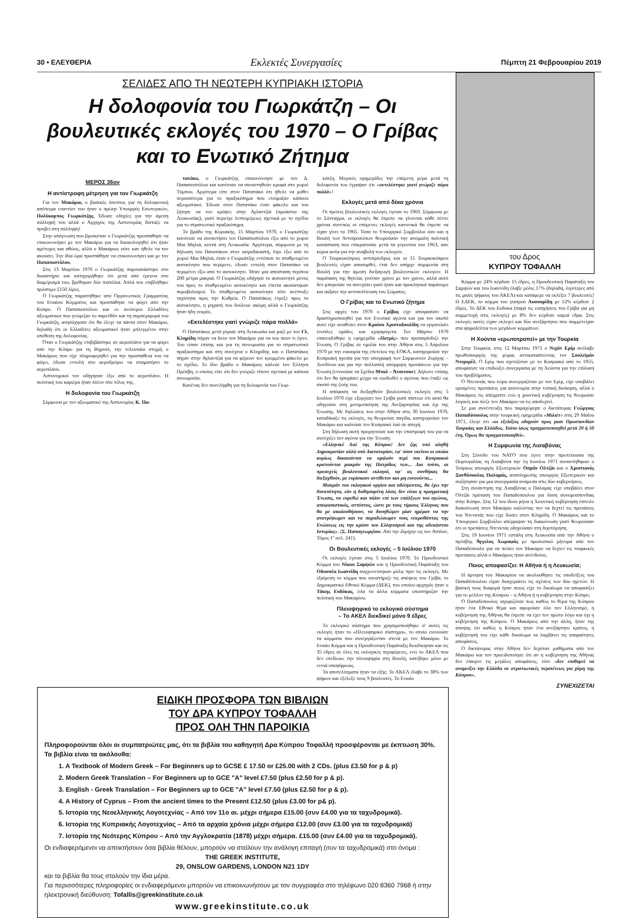30 • ΕΛΕΥΘΕΡΙΑ Εκλεκτές Συνεργασίες Πέμπτη 21 Φεβρουαρίου 2019
ΣΕΛΙΔΕΣ ΑΠΟ ΤΗ ΝΕΩΤΕΡΗ ΚΥΠΡΙΑΚΗ ΙΣΤΟΡΙΑ
Η δολοφονία του Γιωρκάτζη – Οι βουλευτικές εκλογές του 1970 – Ο Γρίβας και το Ενωτικό Ζήτημα
ΜΕΡΟΣ 36ον
Η αντίστροφη μέτρηση για τον Γιωρκάτζη
Για τον Μακάριο, ο βασικός ύποπτος για τη δολοφονική απόπειρα εναντίον του ήταν ο πρώην Υπουργός Εσωτερικών, Πολύκαρπος Γιωρκάτζης. Έδωσε οδηγίες για την άμεση σύλληψή του αλλά ο Αρχηγός της Αστυνομίας δίσταζε να προβεί στη σύλληψη!
Στην απόγνωση που βρισκόταν ο Γιωρκάτζης προσπάθησε να επικοινωνήσει με τον Μακάριο για να δικαιολογηθεί ότι ήταν αμέτοχος και αθώος, αλλά ο Μακάριος ούτε καν ήθελε να τον ακούσει. Την ίδια ώρα προσπάθησε να επικοινωνήσει και με τον Παπαποστόλου.
Στις 13 Μαρτίου 1970 ο Γιωρκάτζης παρουσιάστηκε στο δικαστήριο και κατηγορήθηκε ότι μετά από έρευνα στο διαμέρισμά του, βρέθηκαν δύο πιστόλια. Απλά του επιβλήθηκε πρόστιμο £150 λίρες.
Ο Γιωρκάτζης παραιτήθηκε από Οργανωτικός Γραμματέας του Ενιαίου Κόμματος και προσπάθησε να φύγει από την Κύπρο. Ο Παπαποστόλου και οι ανώτεροι Ελλαδίτες αξιωματικοί που γνώριζαν το παρελθόν και τη συμπεριφορά του Γιωρκάτζη, ανησύχησαν ότι θα έλεγε τα πάντα στον Μακάριο, δηλαδή ότι οι Ελλαδίτες αξιωματικοί ήταν μπλεγμένοι στην υπόθεση της δολοφονίας.
Όταν ο Γιωρκάτζης επιβιβάστηκε σε αεροπλάνο για να φύγει από την Κύπρο για τη Βηρυτό, την τελευταία στιγμή ο Μακάριος που είχε πληροφορηθεί για την προσπάθεια του να φύγει, έδωσε εντολή στο αεροδρόμιο να σταματήσει το αεροπλάνο.
Αστυνομικοί τον οδήγησαν έξω από το αεροπλάνο. Η πολιτική του καριέρα ήταν πλέον στο τέλος της.
Η δολοφονία του Γιωρκάτζη
Σύμφωνα με τον αξιωματικό της Αστυνομίας Κ. Πα-
τατάκο, ο Γιωρκάτζης επικοινώνησε με τον Δ. Παπαποστόλου και κανόνισε να συναντηθούν κρυφά στο χωριό Τύμπου. Αργότερα είπε στον Πατατάκο ότι ήθελε να μάθει περισσότερα για το πραξικόπημα που ετοίμαζαν κάποιοι αξιωματικοί. Έδωσε στον Πατατάκο έναν φάκελο και του ζήτησε να τον κρύψει στην Αγλαντζιά (προάστιο της Λευκωσίας), γιατί περιείχε λεπτομέρειες σχετικά με το σχέδιο για το στρατιωτικό πραξικόπημα.
Το βράδυ της Κυριακής, 15 Μαρτίου 1970, ο Γιωρκάτζης κανόνισε να συναντήσει τον Παπαποστόλου έξω από το χωριό Μια Μηλιά, κοντά στη Λευκωσία. Αργότερα, σύμφωνα με τη δήλωση του Πατατάκου στον ιατροδικαστή, λίγο έξω από το χωριό Μια Μηλιά, όταν ο Γιωρκάτζης εντόπισε το σταθμευμένο αυτοκίνητο που περίμενε, έδωσε εντολή στον Πατατάκο να περιμένει έξω από το αυτοκίνητο. Ήταν μια απόσταση περίπου 200 μέτρα μακριά. Ο Γιωρκάτζης οδήγησε το αυτοκίνητό μόνος του προς το σταθμευμένο αυτοκίνητο και έπειτα ακούστηκαν πυροβολισμοί. Το σταθμευμένο αυτοκίνητο τότε ανέπτυξε ταχύτητα προς την Κυθρέα. Ο Πατατάκος έτρεξε προς το αυτοκίνητο, η μηχανή του δούλευε ακόμη αλλά ο Γιωρκάτζης ήταν ήδη νεκρός.
«Εκτελέστηκε γιατί γνώριζε πάρα πολλά»
Ο Πατατάκος μετά γύρισε στη Λευκωσία και μαζί με τον Γλ. Κληρίδη πήγαν να δουν τον Μακάριο για να του πουν τι έγινε. Του είπαν επίσης και για τη συνωμοσία για το στρατιωτικό πραξικόπημα και στη συνέχεια ο Κληρίδης και ο Πατατάκος πήγαν στην Αγλαντζιά για να φέρουν τον κρυμμένο φάκελο με το σχέδιο. Το ίδιο βράδυ ο Μακάριος κάλεσε τον Έλληνα Πρέσβη, ο οποίος είπε ότι δεν γνώριζε τίποτε σχετικά με κάποια συνωμοσία.
Κανένας δεν συνελήφθη για τη δολοφονία του Γιωρ-
κάτζη. Μερικές εφημερίδες την επόμενη μέρα μετά τη δολοφονία του έγραψαν ότι «εκτελέστηκε γιατί γνώριζε πάρα πολλά»!
Εκλογές μετά από δέκα χρόνια
Οι πρώτες βουλευτικές εκλογές έγιναν το 1960. Σύμφωνα με το Σύνταγμα, οι εκλογές θα έπρεπε να γίνονται κάθε πέντε χρόνια συνεπώς οι επόμενες εκλογές κανονικά θα έπρεπε να είχαν γίνει το 1965. Τόσο το Υπουργικό Συμβούλιο όσο και η Βουλή των Αντιπροσώπων θεωρούσαν την ανώμαλη πολιτική κατάσταση που επικρατούσε μετά τα γεγονότα του 1963, σαν κύρια αιτία για την αναβολή των εκλογών.
Ο Τουρκοκύπριος αντιπρόεδρος και οι 15 Τουρκοκύπριοι βουλευτές είχαν αποσυρθεί, έτσι δεν υπήρχε συμφωνία στη Βουλή για την άμεση διεξαγωγή βουλευτικών εκλογών. Η παράταση της θητείας γινόταν χρόνο με τον χρόνο, αλλά αυτό δεν μπορούσε να συνεχίσει γιατί ήταν και προκλητικά παράνομο και αύξανε την αντιπολίτευση του Σώματος.
Ο Γρίβας και το Ενωτικό ζήτημα
Στις αρχές του 1970 ο Γρίβας είχε αποφασίσει να δραστηριοποιηθεί για τον Ενωτικό αγώνα και για τον σκοπό αυτό είχε αναθέσει στον Κροίσο Χριστοδουλίδη να οργανώσει ένοπλες ομάδες και κρησφύγετα. Τον Μάρτιο 1970 επανεκδόθηκε η εφημερίδα «Πατρίς» που προπαγάνδιζε την Ένωση. Ο Γρίβας σε ομιλία του στην Αθήνα στις 5 Απριλίου 1970 με την ευκαιρία της επετείου της ΕΟΚΑ, κατηγορούσε την Κυπριακή ηγεσία για την υπογραφή των Συμφωνιών Ζυρίχης – Λονδίνου και για την πολλαπλή απόρριψη προτάσεων για την Ένωση (εννοούσε τα Σχέδια Μπολ – Άτσενσον). Δήλωνε επίσης ότι δεν θα ησυχάσει μέχρι να ευοδωθεί ο αγώνας που έταξε ως σκοπό της ζωής του.
Η απόφαση να διεξαχθούν βουλευτικές εκλογές στις 5 Ιουλίου 1970 είχε εξοργίσει τον Γρίβα γιατί πίστευε ότι αυτό θα οδηγούσε στη μονιμοποίηση της Ανεξαρτησίας και όχι της Ένωσης. Με δηλώσεις του στην Αθήνα στις 30 Ιουνίου 1970, καταδίκαζε τις εκλογές, τις θεωρούσε παγίδα, κατηγορούσε τον Μακάριο και καλούσε τον Κυπριακό λαό σε αποχή.
Στη δήλωση αυτή προμηνούσε και την επιστροφή του για να συνέχιζει τον αγώνα για την Ένωση:
«Ελληνικέ Λαέ της Κύπρου! Δεν ζης υπό αληθή Δημοκρατίαν αλλά υπό Δικτατορίαν, εφ' όσον εκείνοι οι οποίοι κυρίως δικαιούνται να ομιλούν περί του Κυπριακού κρατούνται μακράν της Πατρίδος των... Δια τούτο, αι προσεχείς βουλευτικαί εκλογαί, υφ' ας συνθήκας θα διεξαχθούν, με ευρίσκουν αντίθετον και μη ευνοούντα...
Μακράν του εκλογικού οργίου και αδέσμευτος, θα έχω την δυνατότητα, εάν η δοθησομένη λύσις δεν είναι η πραγματική Ένωσις, να ευρεθώ και πάλιν επί των επάλξεων του αγώνος, αποφασιστικός, αττόπτος, ώστε με τους τίμιους Έλληνας που θα με ακολουθήσουν, να δυνηθώμεν μίαν ημέραν να την ανατρέψωμεν και να παραδώσωμεν τους νεκροθάπτας της Ενώσεως εις την κρίσιν του Ελληνισμού και της αδεκάστου Ιστορίας». (Σ. Παπαγεωργίου: Από την Ζυρίχην εις τον Αττίλαν, Τόμος Γ' σελ. 241).
Οι Βουλευτικές εκλογές – 5 Ιούλιου 1970
Οι εκλογές έγιναν στις 5 Ιουλίου 1970. Το Προοδευτικό Κόμμα του Νίκου Σαμψών και η Προοδευτική Παράταξη του Οδυσσέα Ιωαννίδη συγχωνεύτηκαν μόλις πριν τις εκλογές. Με εξαίρεση το κόμμα που υποστήριζε τις απόψεις του Γρίβα, το Δημοκρατικό Εθνικό Κόμμα (ΔΕΚ), του οποίου αρχηγός ήταν ο Τάκης Ευδόκας, όλα τα άλλα κόμματα υποστήριζαν την πολιτική του Μακαρίου.
Πλειοψηφικό το εκλογικό σύστημα
– Το ΑΚΕΛ διεκδικεί μόνο 9 έδρες
Το εκλογικό σύστημα που χρησιμοποιήθηκε σ' αυτές τις εκλογές ήταν το «Πλειοψηφικό σύστημα», το οποίο ευνοούσε τα κόμματα που συνεργάζονταν στενά με τον Μακάριο. Το Ενιαίο Κόμμα και η Προοδευτική Παράταξη διεκδίκησαν και τις 35 έδρες σε όλες τις εκλογικές περιφέρειες, ενώ το ΑΚΕΛ που δεν επεδίωκε την πλειοψηφία στη Βουλή, κατέβηκε μόνο με εννιά υποψήφιους.
Τα αποτελέσματα ήταν τα εξής: Το ΑΚΕΛ έλαβε το 38% των ψήφων και εξέλεξε τους 9 βουλευτές. Το Ενιαίο
ΕΙΔΙΚΗ ΠΡΟΣΦΟΡΑ ΤΩΝ ΒΙΒΛΙΩΝ
ΤΟΥ ΔΡΑ ΚΥΠΡΟΥ ΤΟΦΑΛΛΗ
ΠΡΟΣ ΟΛΗ ΤΗΝ ΠΑΡΟΙΚΙΑ
Πληροφορούνται όλοι οι συμπατριώτες μας, ότι τα βιβλία του καθηγητή Δρα Κύπρου Τοφαλλή προσφέρονται με έκπτωση 30%.
Τα βιβλία είναι τα ακόλουθα:
1. A Textbook of Modern Greek – For Beginners up to GCSE £ 17.50 or £25.00 with 2 CDs. (plus £3.50 for p & p)
2. Modern Greek Translation – For Beginners up to GCE "A" level £7.50 (plus £2.50 for p & p).
3. English - Greek Translation – For Beginners up to GCE "A" level £7.50 (plus £2.50 for p & p).
4. A History of Cyprus – From the ancient times to the Present £12.50 (plus £3.00 for p& p).
5. Ιστορία της Νεοελληνικής Λογοτεχνίας – Από τον 11ο αι. μέχρι σήμερα £15.00 (συν £4.00 για τα ταχυδρομικά).
6. Ιστορία της Κυπριακής Λογοτεχνίας – Από τα αρχαία χρόνια μέχρι σήμερα £12.00 (συν £3.00 για τα ταχυδρομικά)
7. Ιστορία της Νεότερης Κύπρου – Από την Αγγλοκρατία (1878) μέχρι σήμερα. £15.00 (συν £4.00 για τα ταχυδρομικά).
Οι ενδιαφερόμενοι να αποκτήσουν όσα βιβλία θέλουν, μπορούν να στείλουν την ανάλογη επιταγή (συν τα ταχυδρομικά) στο όνομα :
THE GREEK INSTITUTE,
29, ONSLOW GARDENS, LONDON N21 1DY
και τα βιβλία θα τους σταλούν την ίδια μέρα.
Για περισσότερες πληροφορίες οι ενδιαφερόμενοι μπορούν να επικοινωνήσουν με τον συγγραφέα στο τηλέφωνο 020 8360 7968 ή στην ηλεκτρονική διεύθυνση: Tofallis@greekinstitute.co.uk
www.greekinstitute.co.uk
του Δρος
ΚΥΠΡΟΥ ΤΟΦΑΛΛΗ
Κόμμα με 24% κέρδισε 15 έδρες, η Προοδευτική Παράταξη του Σαμψών και του Ιωαννίδη έλαβε μόλις 17% (δηλαδή, λιγότερες από τις μισές ψήφους του ΑΚΕΛ) και κατάφερε να εκλέξει 7 βουλευτές! Η ΕΔΕΚ, το κόμμα του γιατρού Λυσσαρίδη με 12% κέρδισε 2 έδρες. Το ΔΕΚ του Ευδόκα (παρά τις εισηγήσεις του Γρίβα για μη συμμετοχή στις εκλογές) με 8% δεν κέρδισε καμιά έδρα. Στις εκλογές αυτές είχαν εκλεγεί και δύο ανεξάρτητοι που συμμετείχαν στα ψηφοδέλτια των μεγάλων κομμάτων.
Η Χούντα «ερωτοτροπεί» με την Τουρκία
Στην Τουρκία, στις 12 Μαρτίου 1971 ο Νιχάτ Ερίμ ανέλαβε πρωθυπουργός της χώρας αντικαταστώντας τον Σουλεϊμάν Ντεμιρέλ. Ο Ερίμ που σχετιζόταν με το Κυπριακό από το 1955, αποφάσισε να επιδιώξει συνεργασία με τη Χούντα για την επίλυση του προβλήματος.
Ο Ντενκτάς που τώρα συνεργαζόταν με τον Ερίμ, είχε υποβάλει ορισμένες προτάσεις για αυτονομία στην τοπική διοίκηση, αλλά ο Μακάριος τις απέρριπτε ενώ η χουντική κυβέρνηση τις θεωρούσε λογικές και πίεζε τον Μακάριο να τις αποδεχτεί.
Σε μια συνέντευξη που παραχώρησε ο δικτάτορας Γεώργιος Παπαδόπουλος στην τουρκική εφημερίδα «Μιλιέτ» στις 29 Μαΐου 1971, έλεγε ότι «οι εξελίξεις οδηγούν προς μιαν Ομοσπονδίαν Τουρκίας και Ελλάδος. Τούτο ίσως πραγματοποιηθεί μετά 20 ή 50 έτη. Όμως θα πραγματοποιηθεί».
Η Συμφωνία της Λισαβόνας
Στη Σύνοδο του ΝΑΤΟ που έγινε στην πρωτεύουσα της Πορτογαλίας τη Λισαβόνα την 1η Ιουνίου 1971 συναντήθηκαν ο Τούρκος υπουργός Εξωτερικών Οσμάν Ολτζάι και ο Χριστιανός Ξανθόπουλος Παλαμάς, αναπληρωτής υπουργός Εξωτερικών και συζήτησαν για μια συνεργασία ανάμεσα στις δύο κυβερνήσεις.
Στη συνάντηση της Λισαβόνας ο Παλαμάς είχε υποβάλει στον Ολτζάι πρόταση του Παπαδόπουλου για λύση συνομοσπονδίας στην Κύπρο. Στις 12 του ίδιου μήνα η Χουντική κυβέρνηση έστειλε διακοίνωση στον Μακάριο καλώντας τον να δεχτεί τις προτάσεις του Ντενκτάς που είχε δώσει στον Κληρίδη. Ο Μακάριος και το Υπουργικό Συμβούλιο απέρριψαν τη διακοίνωση γιατί θεωρούσαν ότι οι προτάσεις Ντενκτάς οδηγούσαν στη διχοτόμηση.
Στις 19 Ιουνίου 1971 εστάλη στη Λευκωσία από την Αθήνα ο πρέσβης Άγγελος Χωραφάς με προσωπικό μήνυμα από τον Παπαδόπουλο για να πείσει τον Μακάριο να δεχτεί τις τουρκικές προτάσεις αλλά ο Μακάριος ήταν ανένδοτος.
Ποιος αποφασίζει: Η Αθήνα ή η Λευκωσία;
Η άρνηση του Μακαρίου να ακολουθήσει τις υποδείξεις του Παπαδόπουλου είχαν δυσχεραίνει τις σχέσεις των δύο ηγετών. Η βασική τους διαφορά ήταν ποιος είχε το δικαίωμα να αποφασίζει για το μέλλον της Κύπρου – η Αθήνα ή η κυβέρνηση στην Κύπρο;
Ο Παπαδόπουλος ισχυριζόταν πως καθώς το θέμα της Κύπρου ήταν ένα Εθνικό θέμα και αφορούσε όλο τον Ελληνισμό, η κυβέρνηση της Αθήνας θα έπρεπε να έχει τον πρώτο λόγο και όχι η κυβέρνηση της Κύπρου. Ο Μακάριος από την άλλη, ήταν της άποψης ότι καθώς η Κύπρος ήταν ένα ανεξάρτητο κράτος, η κυβέρνησή του είχε κάθε δικαίωμα να λαμβάνει τις απαραίτητες αποφάσεις.
Ο δικτάτορας στην Αθήνα δεν δεχόταν μαθήματα από τον Μακάριο και τον προειδοποίησε ότι αν η κυβέρνηση της Αθήνας δεν έπαιρνε τις μεγάλες αποφάσεις, τότε «δεν επιθυμεί να αναμείξει την Ελλάδα σε στρατιωτικές περιπέτειες για χάρη της Κύπρου».
ΣΥΝΕΧΙΖΕΤΑΙ